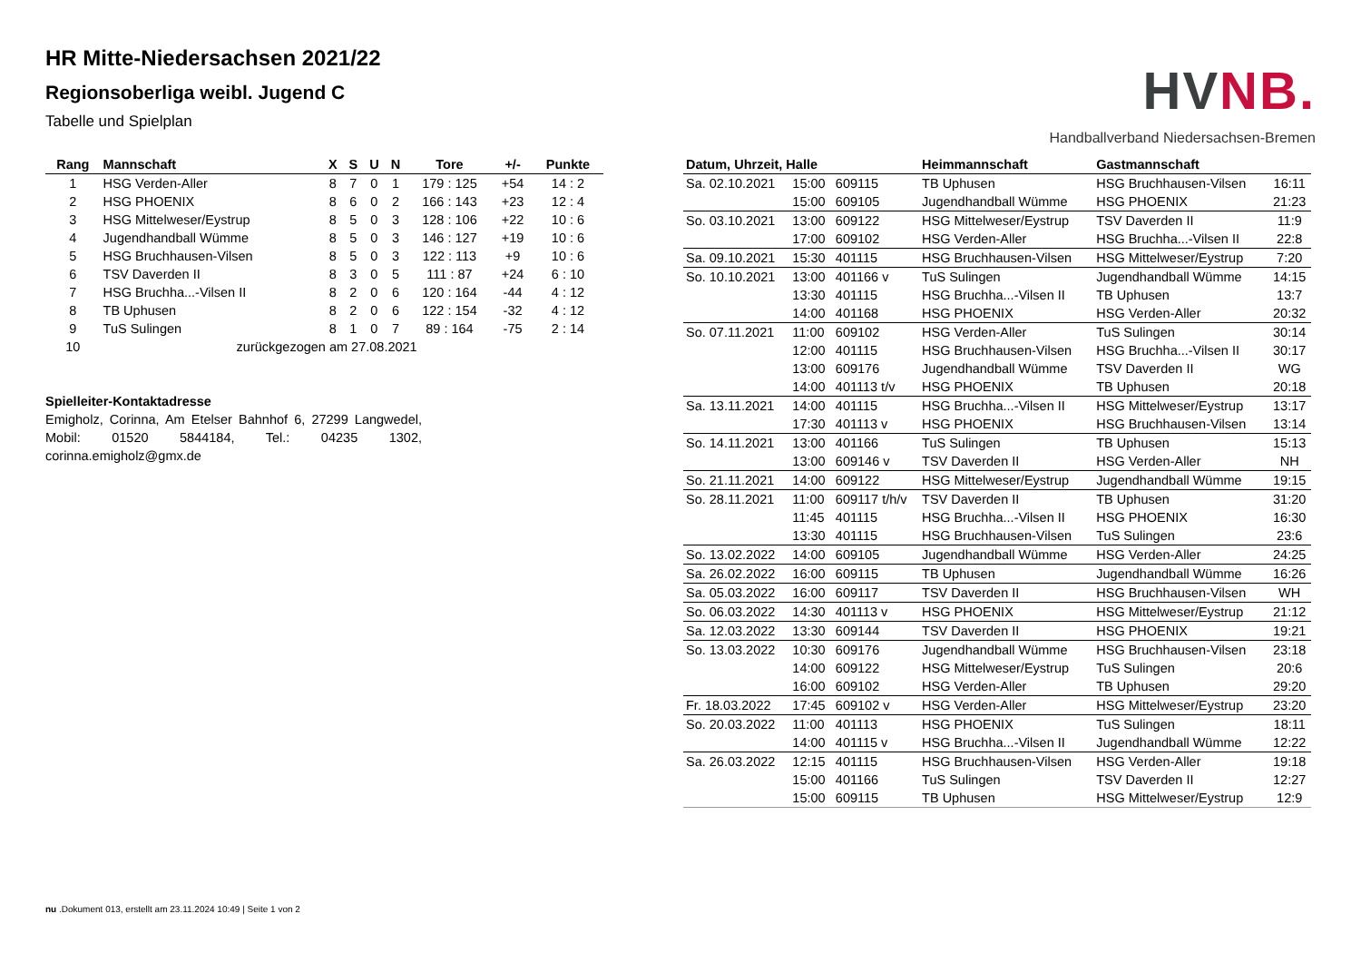HR Mitte-Niedersachsen 2021/22
Regionsoberliga weibl. Jugend C
Tabelle und Spielplan
HV NB.
Handballverband Niedersachsen-Bremen
| Rang | Mannschaft | X | S | U | N | Tore | +/- | Punkte |
| --- | --- | --- | --- | --- | --- | --- | --- | --- |
| 1 | HSG Verden-Aller | 8 | 7 | 0 | 1 | 179 : 125 | +54 | 14 : 2 |
| 2 | HSG PHOENIX | 8 | 6 | 0 | 2 | 166 : 143 | +23 | 12 : 4 |
| 3 | HSG Mittelweser/Eystrup | 8 | 5 | 0 | 3 | 128 : 106 | +22 | 10 : 6 |
| 4 | Jugendhandball Wümme | 8 | 5 | 0 | 3 | 146 : 127 | +19 | 10 : 6 |
| 5 | HSG Bruchhausen-Vilsen | 8 | 5 | 0 | 3 | 122 : 113 | +9 | 10 : 6 |
| 6 | TSV Daverden II | 8 | 3 | 0 | 5 | 111 : 87 | +24 | 6 : 10 |
| 7 | HSG Bruchha...-Vilsen II | 8 | 2 | 0 | 6 | 120 : 164 | -44 | 4 : 12 |
| 8 | TB Uphusen | 8 | 2 | 0 | 6 | 122 : 154 | -32 | 4 : 12 |
| 9 | TuS Sulingen | 8 | 1 | 0 | 7 | 89 : 164 | -75 | 2 : 14 |
| 10 | zurückgezogen am 27.08.2021 | | | | | | | |
Spielleiter-Kontaktadresse
Emigholz, Corinna, Am Etelser Bahnhof 6, 27299 Langwedel, Mobil: 01520 5844184, Tel.: 04235 1302, corinna.emigholz@gmx.de
| Datum, Uhrzeit, Halle | | | Heimmannschaft | Gastmannschaft | |
| --- | --- | --- | --- | --- | --- |
| Sa. 02.10.2021 | 15:00 | 609115 | TB Uphusen | HSG Bruchhausen-Vilsen | 16:11 |
| | 15:00 | 609105 | Jugendhandball Wümme | HSG PHOENIX | 21:23 |
| So. 03.10.2021 | 13:00 | 609122 | HSG Mittelweser/Eystrup | TSV Daverden II | 11:9 |
| | 17:00 | 609102 | HSG Verden-Aller | HSG Bruchha...-Vilsen II | 22:8 |
| Sa. 09.10.2021 | 15:30 | 401115 | HSG Bruchhausen-Vilsen | HSG Mittelweser/Eystrup | 7:20 |
| So. 10.10.2021 | 13:00 | 401166 v | TuS Sulingen | Jugendhandball Wümme | 14:15 |
| | 13:30 | 401115 | HSG Bruchha...-Vilsen II | TB Uphusen | 13:7 |
| | 14:00 | 401168 | HSG PHOENIX | HSG Verden-Aller | 20:32 |
| So. 07.11.2021 | 11:00 | 609102 | HSG Verden-Aller | TuS Sulingen | 30:14 |
| | 12:00 | 401115 | HSG Bruchhausen-Vilsen | HSG Bruchha...-Vilsen II | 30:17 |
| | 13:00 | 609176 | Jugendhandball Wümme | TSV Daverden II | WG |
| | 14:00 | 401113 t/v | HSG PHOENIX | TB Uphusen | 20:18 |
| Sa. 13.11.2021 | 14:00 | 401115 | HSG Bruchha...-Vilsen II | HSG Mittelweser/Eystrup | 13:17 |
| | 17:30 | 401113 v | HSG PHOENIX | HSG Bruchhausen-Vilsen | 13:14 |
| So. 14.11.2021 | 13:00 | 401166 | TuS Sulingen | TB Uphusen | 15:13 |
| | 13:00 | 609146 v | TSV Daverden II | HSG Verden-Aller | NH |
| So. 21.11.2021 | 14:00 | 609122 | HSG Mittelweser/Eystrup | Jugendhandball Wümme | 19:15 |
| So. 28.11.2021 | 11:00 | 609117 t/h/v | TSV Daverden II | TB Uphusen | 31:20 |
| | 11:45 | 401115 | HSG Bruchha...-Vilsen II | HSG PHOENIX | 16:30 |
| | 13:30 | 401115 | HSG Bruchhausen-Vilsen | TuS Sulingen | 23:6 |
| So. 13.02.2022 | 14:00 | 609105 | Jugendhandball Wümme | HSG Verden-Aller | 24:25 |
| Sa. 26.02.2022 | 16:00 | 609115 | TB Uphusen | Jugendhandball Wümme | 16:26 |
| Sa. 05.03.2022 | 16:00 | 609117 | TSV Daverden II | HSG Bruchhausen-Vilsen | WH |
| So. 06.03.2022 | 14:30 | 401113 v | HSG PHOENIX | HSG Mittelweser/Eystrup | 21:12 |
| Sa. 12.03.2022 | 13:30 | 609144 | TSV Daverden II | HSG PHOENIX | 19:21 |
| So. 13.03.2022 | 10:30 | 609176 | Jugendhandball Wümme | HSG Bruchhausen-Vilsen | 23:18 |
| | 14:00 | 609122 | HSG Mittelweser/Eystrup | TuS Sulingen | 20:6 |
| | 16:00 | 609102 | HSG Verden-Aller | TB Uphusen | 29:20 |
| Fr. 18.03.2022 | 17:45 | 609102 v | HSG Verden-Aller | HSG Mittelweser/Eystrup | 23:20 |
| So. 20.03.2022 | 11:00 | 401113 | HSG PHOENIX | TuS Sulingen | 18:11 |
| | 14:00 | 401115 v | HSG Bruchha...-Vilsen II | Jugendhandball Wümme | 12:22 |
| Sa. 26.03.2022 | 12:15 | 401115 | HSG Bruchhausen-Vilsen | HSG Verden-Aller | 19:18 |
| | 15:00 | 401166 | TuS Sulingen | TSV Daverden II | 12:27 |
| | 15:00 | 609115 | TB Uphusen | HSG Mittelweser/Eystrup | 12:9 |
nu .Dokument 013, erstellt am 23.11.2024 10:49 | Seite 1 von 2